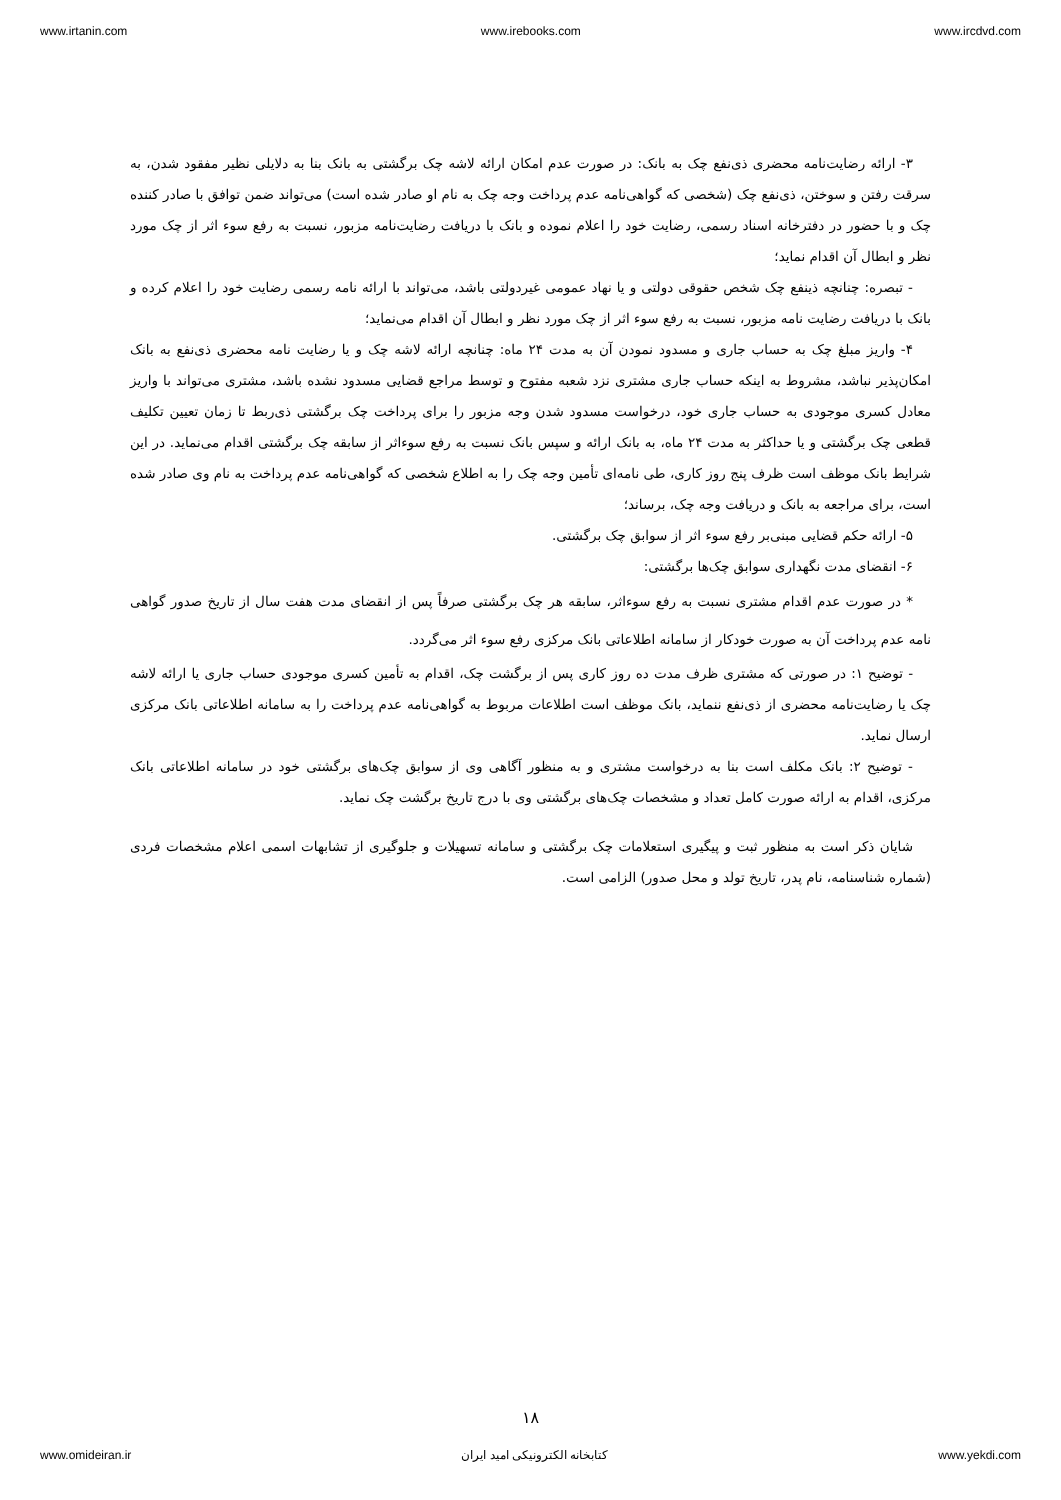www.irtanin.com www.irebooks.com www.ircdvd.com
۳- ارائه رضایت‌نامه محضری ذی‌نفع چک به بانک: در صورت عدم امکان ارائه لاشه چک برگشتی به بانک بنا به دلایلی نظیر مفقود شدن، به سرقت رفتن و سوختن، ذی‌نفع چک (شخصی که گواهی‌نامه عدم پرداخت وجه چک به نام او صادر شده است) می‌تواند ضمن توافق با صادر کننده چک و با حضور در دفترخانه اسناد رسمی، رضایت خود را اعلام نموده و بانک با دریافت رضایت‌نامه مزبور، نسبت به رفع سوء اثر از چک مورد نظر و ابطال آن اقدام نماید؛
- تبصره: چنانچه ذینفع چک شخص حقوقی دولتی و یا نهاد عمومی غیردولتی باشد، می‌تواند با ارائه نامه رسمی رضایت خود را اعلام کرده و بانک با دریافت رضایت نامه مزبور، نسبت به رفع سوء اثر از چک مورد نظر و ابطال آن اقدام می‌نماید؛
۴- واریز مبلغ چک به حساب جاری و مسدود نمودن آن به مدت ۲۴ ماه: چنانچه ارائه لاشه چک و یا رضایت نامه محضری ذی‌نفع به بانک امکان‌پذیر نباشد، مشروط به اینکه حساب جاری مشتری نزد شعبه مفتوح و توسط مراجع قضایی مسدود نشده باشد، مشتری می‌تواند با واریز معادل کسری موجودی به حساب جاری خود، درخواست مسدود شدن وجه مزبور را برای پرداخت چک برگشتی ذی‌ربط تا زمان تعیین تکلیف قطعی چک برگشتی و یا حداکثر به مدت ۲۴ ماه، به بانک ارائه و سپس بانک نسبت به رفع سوءاثر از سابقه چک برگشتی اقدام می‌نماید. در این شرایط بانک موظف است ظرف پنج روز کاری، طی نامه‌ای تأمین وجه چک را به اطلاع شخصی که گواهی‌نامه عدم پرداخت به نام وی صادر شده است، برای مراجعه به بانک و دریافت وجه چک، برساند؛
۵- ارائه حکم قضایی مبنی‌بر رفع سوء اثر از سوابق چک برگشتی.
۶- انقضای مدت نگهداری سوابق چک‌ها برگشتی:
* در صورت عدم اقدام مشتری نسبت به رفع سوءاثر، سابقه هر چک برگشتی صرفاً پس از انقضای مدت هفت سال از تاریخ صدور گواهی نامه عدم پرداخت آن به صورت خودکار از سامانه اطلاعاتی بانک مرکزی رفع سوء اثر می‌گردد.
- توضیح ۱: در صورتی که مشتری ظرف مدت ده روز کاری پس از برگشت چک، اقدام به تأمین کسری موجودی حساب جاری یا ارائه لاشه چک یا رضایت‌نامه محضری از ذی‌نفع ننماید، بانک موظف است اطلاعات مربوط به گواهی‌نامه عدم پرداخت را به سامانه اطلاعاتی بانک مرکزی ارسال نماید.
- توضیح ۲: بانک مکلف است بنا به درخواست مشتری و به منظور آگاهی وی از سوابق چک‌های برگشتی خود در سامانه اطلاعاتی بانک مرکزی، اقدام به ارائه صورت کامل تعداد و مشخصات چک‌های برگشتی وی با درج تاریخ برگشت چک نماید.
شایان ذکر است به منظور ثبت و پیگیری استعلامات چک برگشتی و سامانه تسهیلات و جلوگیری از تشابهات اسمی اعلام مشخصات فردی (شماره شناسنامه، نام پدر، تاریخ تولد و محل صدور) الزامی است.
۱۸
www.omideiran.ir کتابخانه الکترونیکی امید ایران www.yekdi.com